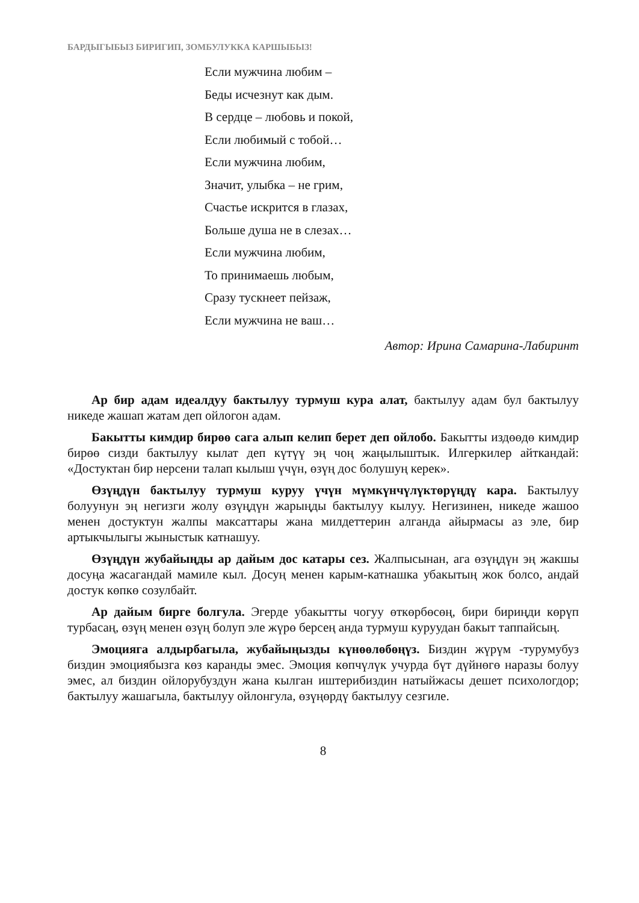БАРДЫГЫБЫЗ БИРИГИП, ЗОМБУЛУККА КАРШЫБЫЗ!
Если мужчина любим –
Беды исчезнут как дым.
В сердце – любовь и покой,
Если любимый с тобой…
Если мужчина любим,
Значит, улыбка – не грим,
Счастье искрится в глазах,
Больше душа не в слезах…
Если мужчина любим,
То принимаешь любым,
Сразу тускнеет пейзаж,
Если мужчина не ваш…
Автор: Ирина Самарина-Лабиринт
Ар бир адам идеалдуу бактылуу турмуш кура алат, бактылуу адам бул бактылуу никеде жашап жатам деп ойлогон адам.
Бакытты кимдир бирөө сага алып келип берет деп ойлобо. Бакытты издөөдө кимдир бирөө сизди бактылуу кылат деп күтүү эң чоң жаңылыштык. Илгеркилер айткандай: «Достуктан бир нерсени талап кылыш үчүн, өзүң дос болушуң керек».
Өзүңдүн бактылуу турмуш куруу үчүн мүмкүнчүлүктөрүңдү кара. Бактылуу болуунун эң негизги жолу өзүңдүн жарыңды бактылуу кылуу. Негизинен, никеде жашоо менен достуктун жалпы максаттары жана милдеттерин алганда айырмасы аз эле, бир артыкчылыгы жыныстык катнашуу.
Өзүңдүн жубайыңды ар дайым дос катары сез. Жалпысынан, ага өзүңдүн эң жакшы досуңа жасагандай мамиле кыл. Досуң менен карым-катнашка убакытың жок болсо, андай достук көпкө созулбайт.
Ар дайым бирге болгула. Эгерде убакытты чогуу өткөрбөсөң, бири бириңди көрүп турбасаң, өзүң менен өзүң болуп эле жүрө берсең анда турмуш куруудан бакыт таппайсың.
Эмоцияга алдырбагыла, жубайыңызды күнөөлөбөңүз. Биздин жүрүм -турумубуз биздин эмоциябызга көз каранды эмес. Эмоция көпчүлүк учурда бүт дүйнөгө наразы болуу эмес, ал биздин ойлорубуздун жана кылган иштерибиздин натыйжасы дешет психологдор; бактылуу жашагыла, бактылуу ойлонгула, өзүңөрдү бактылуу сезгиле.
8